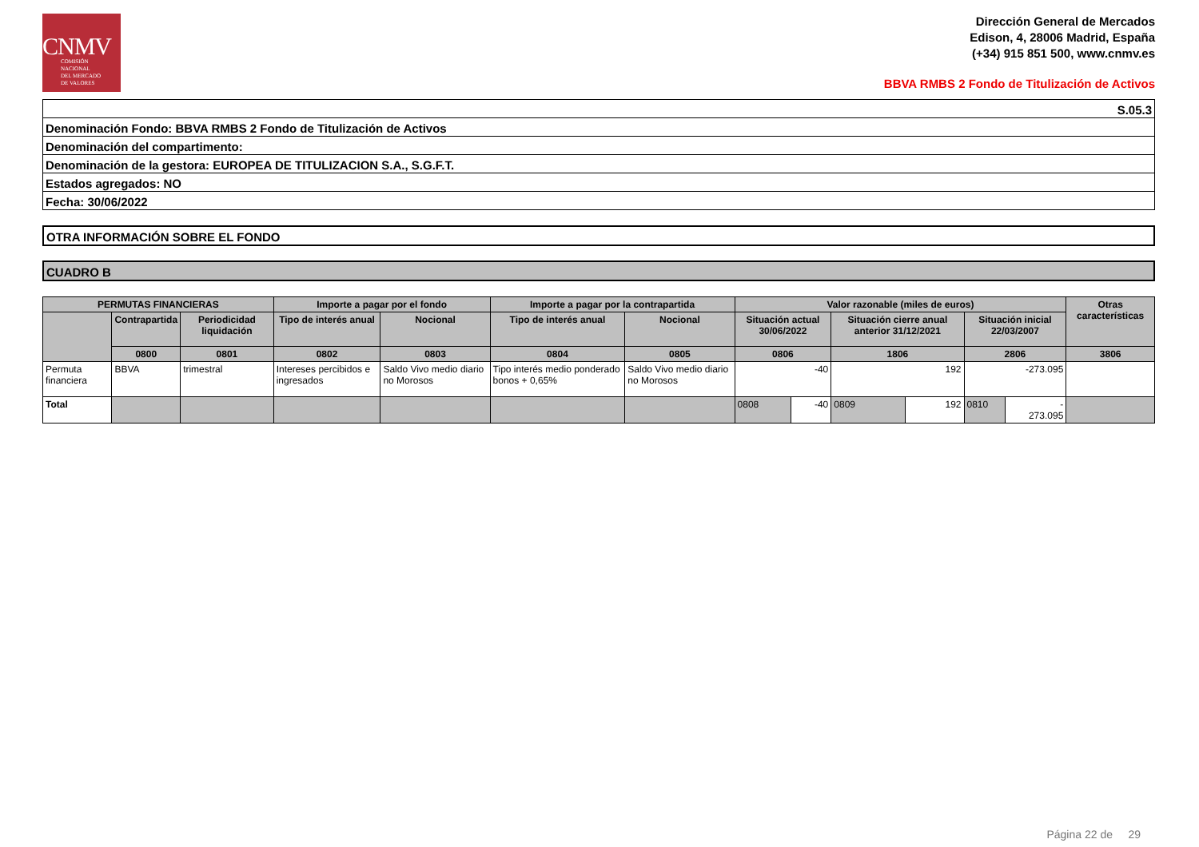CNMV
COMISIÓN
NACIONAL
DEL MERCADO
DE VALORES
Dirección General de Mercados
Edison, 4, 28006 Madrid, España
(+34) 915 851 500, www.cnmv.es
BBVA RMBS 2 Fondo de Titulización de Activos
| S.05.3 |
| Denominación Fondo: BBVA RMBS 2 Fondo de Titulización de Activos |
| Denominación del compartimento: |
| Denominación de la gestora: EUROPEA DE TITULIZACION S.A., S.G.F.T. |
| Estados agregados: NO |
| Fecha: 30/06/2022 |
OTRA INFORMACIÓN SOBRE EL FONDO
CUADRO B
| PERMUTAS FINANCIERAS | | | Importe a pagar por el fondo | | Importe a pagar por la contrapartida | | Valor razonable (miles de euros) | | | | | | Otras características |
| --- | --- | --- | --- | --- | --- | --- | --- | --- | --- | --- | --- | --- | --- |
| | Contrapartida | Periodicidad liquidación | Tipo de interés anual | Nocional | Tipo de interés anual | Nocional | Situación actual 30/06/2022 | | Situación cierre anual anterior 31/12/2021 | | Situación inicial 22/03/2007 | | |
| | 0800 | 0801 | 0802 | 0803 | 0804 | 0805 | 0806 | | 1806 | | 2806 | | 3806 |
| Permuta financiera | BBVA | trimestral | Intereses percibidos e ingresados | Saldo Vivo medio diario no Morosos | Tipo interés medio ponderado bonos + 0,65% | Saldo Vivo medio diario no Morosos | -40 | | 192 | | -273.095 | | |
| Total | | | | | | | 0808 | -40 | 0809 | 192 | 0810 | - 273.095 | |
Página 22 de 29